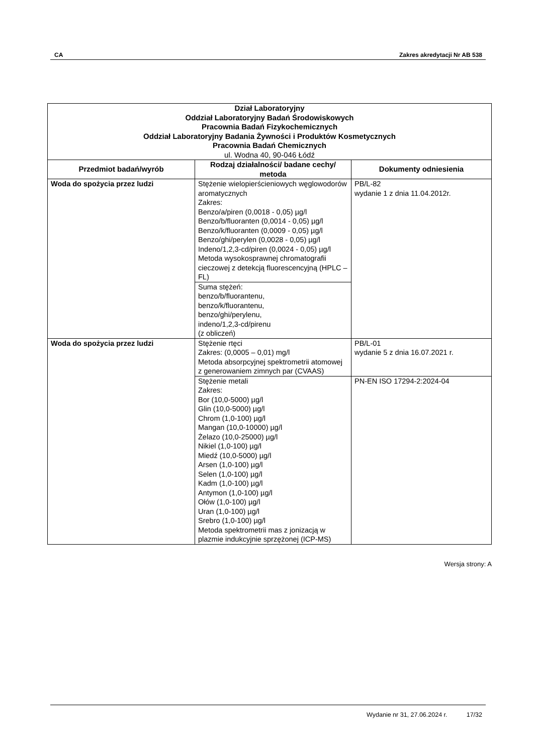CA Zakres akredytacji Nr AB 538
| Dział Laboratoryjny Oddział Laboratoryjny Badań Środowiskowych Pracownia Badań Fizykochemicznych Oddział Laboratoryjny Badania Żywności i Produktów Kosmetycznych Pracownia Badań Chemicznych ul. Wodna 40, 90-046 Łódź | | |
| Przedmiot badań/wyrób | Rodzaj działalności/ badane cechy/ metoda | Dokumenty odniesienia |
| Woda do spożycia przez ludzi | Stężenie wielopierścieniowych węglowodorów aromatycznych Zakres: Benzo/a/piren (0,0018 - 0,05) µg/l Benzo/b/fluoranten (0,0014 - 0,05) µg/l Benzo/k/fluoranten (0,0009 - 0,05) µg/l Benzo/ghi/perylen (0,0028 - 0,05) µg/l Indeno/1,2,3-cd/piren (0,0024 - 0,05) µg/l Metoda wysokosprawnej chromatografii cieczowej z detekcją fluorescencyjną (HPLC – FL) | PB/L-82 wydanie 1 z dnia 11.04.2012r. |
| | Suma stężeń: benzo/b/fluorantenu, benzo/k/fluorantenu, benzo/ghi/perylenu, indeno/1,2,3-cd/pirenu (z obliczeń) | |
| Woda do spożycia przez ludzi | Stężenie rtęci Zakres: (0,0005 – 0,01) mg/l Metoda absorpcyjnej spektrometrii atomowej z generowaniem zimnych par (CVAAS) | PB/L-01 wydanie 5 z dnia 16.07.2021 r. |
| | Stężenie metali Zakres: Bor (10,0-5000) µg/l Glin (10,0-5000) µg/l Chrom (1,0-100) µg/l Mangan (10,0-10000) µg/l Żelazo (10,0-25000) µg/l Nikiel (1,0-100) µg/l Miedź (10,0-5000) µg/l Arsen (1,0-100) µg/l Selen (1,0-100) µg/l Kadm (1,0-100) µg/l Antymon (1,0-100) µg/l Ołów (1,0-100) µg/l Uran (1,0-100) µg/l Srebro (1,0-100) µg/l Metoda spektrometrii mas z jonizacją w plazmie indukcyjnie sprzężonej (ICP-MS) | PN-EN ISO 17294-2:2024-04 |
Wersja strony: A
Wydanie nr 31, 27.06.2024 r. 17/32